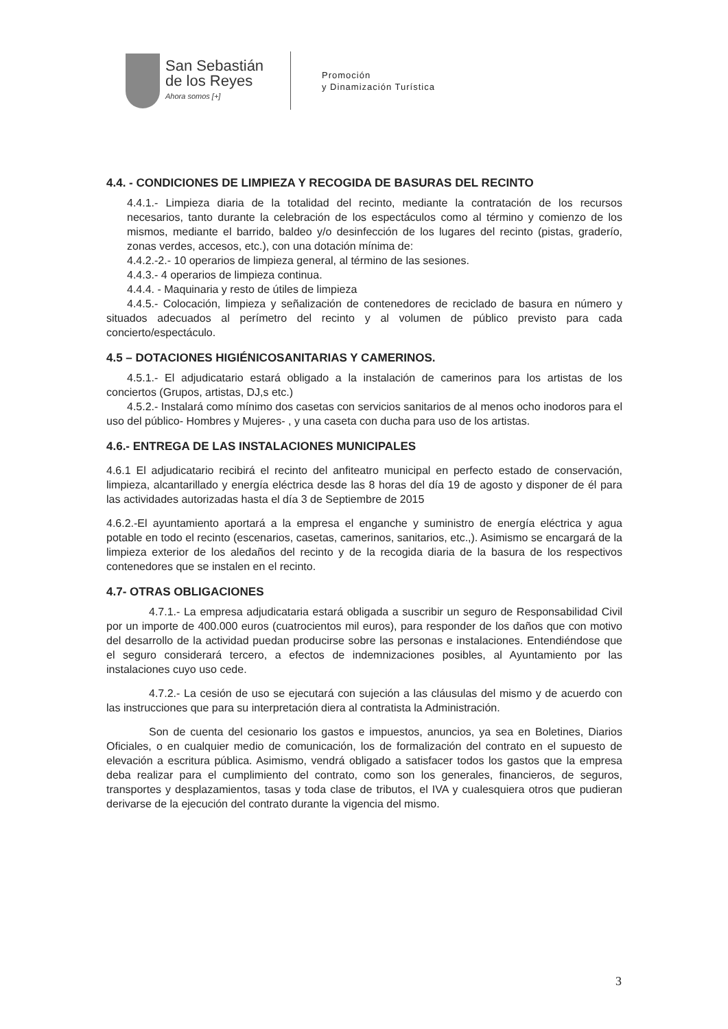San Sebastián
de los Reyes
Ahora somos [+]
Promoción
y Dinamización Turística
4.4. - CONDICIONES DE LIMPIEZA Y RECOGIDA DE BASURAS DEL RECINTO
4.4.1.- Limpieza diaria de la totalidad del recinto, mediante la contratación de los recursos necesarios, tanto durante la celebración de los espectáculos como al término y comienzo de los mismos, mediante el barrido, baldeo y/o desinfección de los lugares del recinto (pistas, graderío, zonas verdes, accesos, etc.), con una dotación mínima de:
4.4.2.-2.- 10 operarios de limpieza general, al término de las sesiones.
4.4.3.- 4 operarios de limpieza continua.
4.4.4. - Maquinaria y resto de útiles de limpieza
4.4.5.- Colocación, limpieza y señalización de contenedores de reciclado de basura en número y situados adecuados al perímetro del recinto y al volumen de público previsto para cada concierto/espectáculo.
4.5 – DOTACIONES HIGIÉNICOSANITARIAS Y CAMERINOS.
4.5.1.- El adjudicatario estará obligado a la instalación de camerinos para los artistas de los conciertos (Grupos, artistas, DJ,s etc.)
4.5.2.- Instalará como mínimo dos casetas con servicios sanitarios de al menos ocho inodoros para el uso del público- Hombres y Mujeres- , y una caseta con ducha para uso de los artistas.
4.6.- ENTREGA DE LAS INSTALACIONES MUNICIPALES
4.6.1 El adjudicatario recibirá el recinto del anfiteatro municipal en perfecto estado de conservación, limpieza, alcantarillado y energía eléctrica desde las 8 horas del día 19 de agosto y disponer de él para las actividades autorizadas hasta el día 3 de Septiembre de 2015
4.6.2.-El ayuntamiento aportará a la empresa el enganche y suministro de energía eléctrica y agua potable en todo el recinto (escenarios, casetas, camerinos, sanitarios, etc.,). Asimismo se encargará de la limpieza exterior de los aledaños del recinto y de la recogida diaria de la basura de los respectivos contenedores que se instalen en el recinto.
4.7- OTRAS OBLIGACIONES
4.7.1.- La empresa adjudicataria estará obligada a suscribir un seguro de Responsabilidad Civil por un importe de 400.000 euros (cuatrocientos mil euros), para responder de los daños que con motivo del desarrollo de la actividad puedan producirse sobre las personas e instalaciones. Entendiéndose que el seguro considerará tercero, a efectos de indemnizaciones posibles, al Ayuntamiento por las instalaciones cuyo uso cede.
4.7.2.- La cesión de uso se ejecutará con sujeción a las cláusulas del mismo y de acuerdo con las instrucciones que para su interpretación diera al contratista la Administración.
Son de cuenta del cesionario los gastos e impuestos, anuncios, ya sea en Boletines, Diarios Oficiales, o en cualquier medio de comunicación, los de formalización del contrato en el supuesto de elevación a escritura pública. Asimismo, vendrá obligado a satisfacer todos los gastos que la empresa deba realizar para el cumplimiento del contrato, como son los generales, financieros, de seguros, transportes y desplazamientos, tasas y toda clase de tributos, el IVA y cualesquiera otros que pudieran derivarse de la ejecución del contrato durante la vigencia del mismo.
3